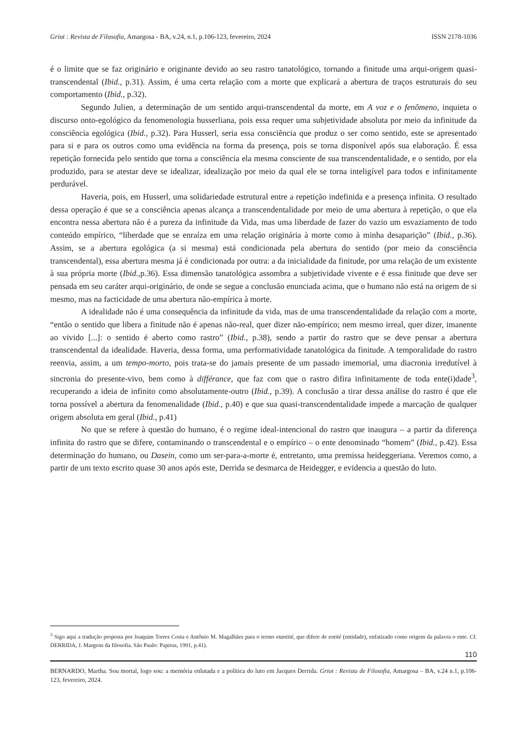Griot : Revista de Filosofia, Amargosa - BA, v.24, n.1, p.106-123, fevereiro, 2024 ISSN 2178-1036
é o limite que se faz originário e originante devido ao seu rastro tanatológico, tornando a finitude uma arqui-origem quasi-transcendental (Ibid., p.31). Assim, é uma certa relação com a morte que explicará a abertura de traços estruturais do seu comportamento (Ibid., p.32).
Segundo Julien, a determinação de um sentido arqui-transcendental da morte, em A voz e o fenômeno, inquieta o discurso onto-egológico da fenomenologia husserliana, pois essa requer uma subjetividade absoluta por meio da infinitude da consciência egológica (Ibid., p.32). Para Husserl, seria essa consciência que produz o ser como sentido, este se apresentado para si e para os outros como uma evidência na forma da presença, pois se torna disponível após sua elaboração. É essa repetição fornecida pelo sentido que torna a consciência ela mesma consciente de sua transcendentalidade, e o sentido, por ela produzido, para se atestar deve se idealizar, idealização por meio da qual ele se torna inteligível para todos e infinitamente perdurável.
Haveria, pois, em Husserl, uma solidariedade estrutural entre a repetição indefinida e a presença infinita. O resultado dessa operação é que se a consciência apenas alcança a transcendentalidade por meio de uma abertura à repetição, o que ela encontra nessa abertura não é a pureza da infinitude da Vida, mas uma liberdade de fazer do vazio um esvaziamento de todo conteúdo empírico, “liberdade que se enraíza em uma relação originária à morte como à minha desaparição” (Ibid., p.36). Assim, se a abertura egológica (a si mesma) está condicionada pela abertura do sentido (por meio da consciência transcendental), essa abertura mesma já é condicionada por outra: a da inicialidade da finitude, por uma relação de um existente à sua própria morte (Ibid., p.36). Essa dimensão tanatológica assombra a subjetividade vivente e é essa finitude que deve ser pensada em seu caráter arqui-originário, de onde se segue a conclusão enunciada acima, que o humano não está na origem de si mesmo, mas na facticidade de uma abertura não-empírica à morte.
A idealidade não é uma consequência da infinitude da vida, mas de uma transcendentalidade da relação com a morte, “então o sentido que libera a finitude não é apenas não-real, quer dizer não-empírico; nem mesmo irreal, quer dizer, imanente ao vivido [...]: o sentido é aberto como rastro” (Ibid., p.38), sendo a partir do rastro que se deve pensar a abertura transcendental da idealidade. Haveria, dessa forma, uma performatividade tanatológica da finitude. A temporalidade do rastro reenvia, assim, a um tempo-morto, pois trata-se do jamais presente de um passado imemorial, uma diacronia irredutível à sincronia do presente-vivo, bem como à différance, que faz com que o rastro difira infinitamente de toda ente(i)dade<sup>3</sup>, recuperando a ideia de infinito como absolutamente-outro (Ibid., p.39). A conclusão a tirar dessa análise do rastro é que ele torna possível a abertura da fenomenalidade (Ibid., p.40) e que sua quasi-transcendentalidade impede a marcação de qualquer origem absoluta em geral (Ibid., p.41)
No que se refere à questão do humano, é o regime ideal-intencional do rastro que inaugura – a partir da diferença infinita do rastro que se difere, contaminando o transcendental e o empírico – o ente denominado “homem” (Ibid., p.42). Essa determinação do humano, ou Dasein, como um ser-para-a-morte é, entretanto, uma premissa heideggeriana. Veremos como, a partir de um texto escrito quase 30 anos após este, Derrida se desmarca de Heidegger, e evidencia a questão do luto.
<sup>3</sup> Sigo aqui a tradução proposta por Joaquim Torres Costa e Antônio M. Magalhães para o termo etantité, que difere de entité (entidade), enfatizado como origem da palavra o ente. Cf. DERRIDA, J. Margens da filosofia. São Paulo: Papirus, 1991, p.41).
110
BERNARDO, Martha. Sou mortal, logo sou: a memória enlutada e a política do luto em Jacques Derrida. Griot : Revista de Filosofia, Amargosa – BA, v.24 n.1, p.106-123, fevereiro, 2024.